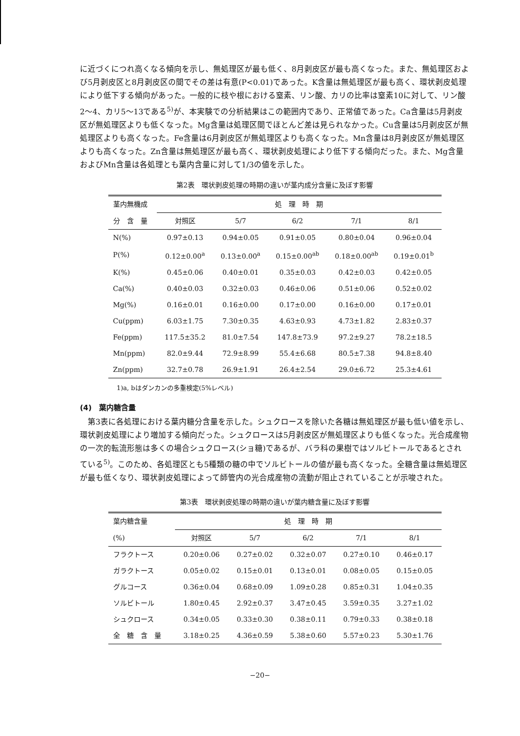に近づくにつれ高くなる傾向を示し、無処理区が最も低く、8月剥皮区が最も高くなった。また、無処理区および5月剥皮区と8月剥皮区の間でその差は有意(P<0.01)であった。K含量は無処理区が最も高く、環状剥皮処理により低下する傾向があった。一般的に枝や根における窒素、リン酸、カリの比率は窒素10に対して、リン酸2～4、カリ5～13である<sup>5)</sup>が、本実験での分析結果はこの範囲内であり、正常値であった。Ca含量は5月剥皮区が無処理区よりも低くなった。Mg含量は処理区間でほとんど差は見られなかった。Cu含量は5月剥皮区が無処理区よりも高くなった。Fe含量は6月剥皮区が無処理区よりも高くなった。Mn含量は8月剥皮区が無処理区よりも高くなった。Zn含量は無処理区が最も高く、環状剥皮処理により低下する傾向だった。また、Mg含量およびMn含量は各処理とも葉内含量に対して1/3の値を示した。
第2表　環状剥皮処理の時期の違いが茎内成分含量に及ぼす影響
| 茎内無機成 | 処 理 時 期 | | | | |
| --- | --- | --- | --- | --- | --- |
| 分 含 量 | 対照区 | 5/7 | 6/2 | 7/1 | 8/1 |
| N(%) | 0.97±0.13 | 0.94±0.05 | 0.91±0.05 | 0.80±0.04 | 0.96±0.04 |
| P(%) | 0.12±0.00<sup>a</sup> | 0.13±0.00<sup>a</sup> | 0.15±0.00<sup>ab</sup> | 0.18±0.00<sup>ab</sup> | 0.19±0.01<sup>b</sup> |
| K(%) | 0.45±0.06 | 0.40±0.01 | 0.35±0.03 | 0.42±0.03 | 0.42±0.05 |
| Ca(%) | 0.40±0.03 | 0.32±0.03 | 0.46±0.06 | 0.51±0.06 | 0.52±0.02 |
| Mg(%) | 0.16±0.01 | 0.16±0.00 | 0.17±0.00 | 0.16±0.00 | 0.17±0.01 |
| Cu(ppm) | 6.03±1.75 | 7.30±0.35 | 4.63±0.93 | 4.73±1.82 | 2.83±0.37 |
| Fe(ppm) | 117.5±35.2 | 81.0±7.54 | 147.8±73.9 | 97.2±9.27 | 78.2±18.5 |
| Mn(ppm) | 82.0±9.44 | 72.9±8.99 | 55.4±6.68 | 80.5±7.38 | 94.8±8.40 |
| Zn(ppm) | 32.7±0.78 | 26.9±1.91 | 26.4±2.54 | 29.0±6.72 | 25.3±4.61 |
1)a, bはダンカンの多重検定(5%レベル)
(4)　葉内糖含量
　第3表に各処理における葉内糖分含量を示した。シュクロースを除いた各糖は無処理区が最も低い値を示し、環状剥皮処理により増加する傾向だった。シュクロースは5月剥皮区が無処理区よりも低くなった。光合成産物の一次的転流形態は多くの場合シュクロース(ショ糖)であるが、バラ科の果樹ではソルビトールであるとされている<sup>5)</sup>。このため、各処理区とも5種類の糖の中でソルビトールの値が最も高くなった。全糖含量は無処理区が最も低くなり、環状剥皮処理によって師管内の光合成産物の流動が阻止されていることが示唆された。
第3表　環状剥皮処理の時期の違いが葉内糖含量に及ぼす影響
| 葉内糖含量 | 処 理 時 期 | | | | |
| --- | --- | --- | --- | --- | --- |
| (%) | 対照区 | 5/7 | 6/2 | 7/1 | 8/1 |
| フラクトース | 0.20±0.06 | 0.27±0.02 | 0.32±0.07 | 0.27±0.10 | 0.46±0.17 |
| ガラクトース | 0.05±0.02 | 0.15±0.01 | 0.13±0.01 | 0.08±0.05 | 0.15±0.05 |
| グルコース | 0.36±0.04 | 0.68±0.09 | 1.09±0.28 | 0.85±0.31 | 1.04±0.35 |
| ソルビトール | 1.80±0.45 | 2.92±0.37 | 3.47±0.45 | 3.59±0.35 | 3.27±1.02 |
| シュクロース | 0.34±0.05 | 0.33±0.30 | 0.38±0.11 | 0.79±0.33 | 0.38±0.18 |
| 全 糖 含 量 | 3.18±0.25 | 4.36±0.59 | 5.38±0.60 | 5.57±0.23 | 5.30±1.76 |
−20−